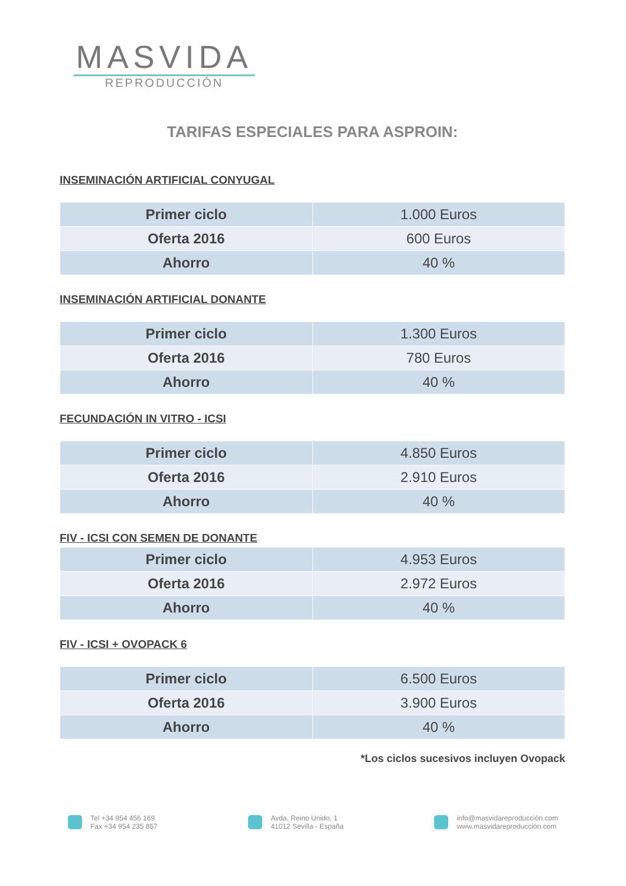MASVIDA
REPRODUCCIÓN
TARIFAS ESPECIALES PARA ASPROIN:
INSEMINACIÓN ARTIFICIAL CONYUGAL
| Primer ciclo | 1.000 Euros |
| Oferta 2016 | 600 Euros |
| Ahorro | 40 % |
INSEMINACIÓN ARTIFICIAL DONANTE
| Primer ciclo | 1.300 Euros |
| Oferta 2016 | 780 Euros |
| Ahorro | 40 % |
FECUNDACIÓN IN VITRO - ICSI
| Primer ciclo | 4.850 Euros |
| Oferta 2016 | 2.910 Euros |
| Ahorro | 40 % |
FIV - ICSI CON SEMEN DE DONANTE
| Primer ciclo | 4.953 Euros |
| Oferta 2016 | 2.972 Euros |
| Ahorro | 40 % |
FIV - ICSI + OVOPACK 6
| Primer ciclo | 6.500 Euros |
| Oferta 2016 | 3.900 Euros |
| Ahorro | 40 % |
*Los ciclos sucesivos incluyen Ovopack
Tel +34 954 456 169
Fax +34 954 235 857
Avda. Reino Unido, 1
41012 Sevilla - España
info@masvidareproducción.com
www.masvidareproducción.com